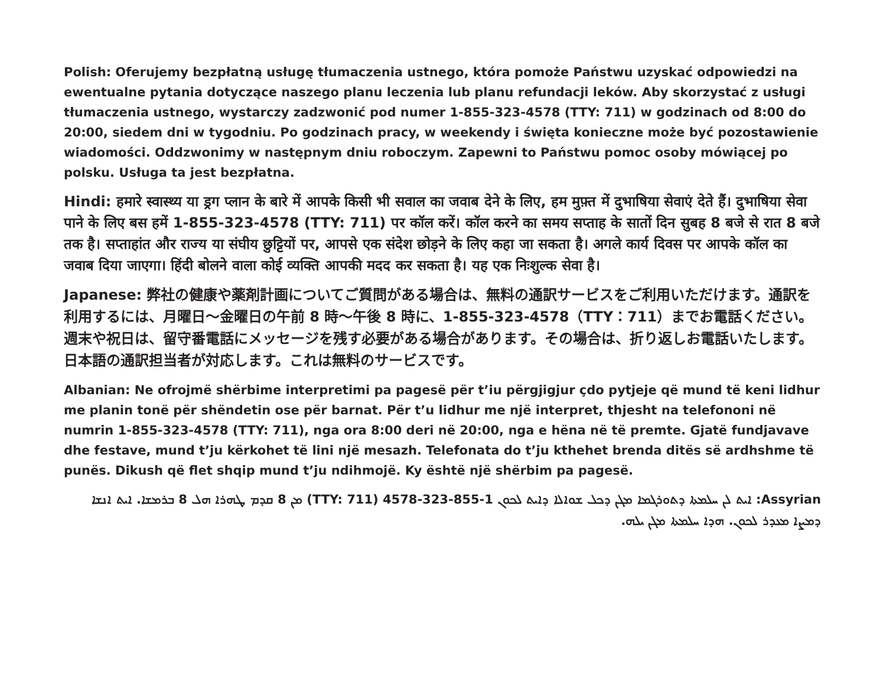Polish: Oferujemy bezpłatną usługę tłumaczenia ustnego, która pomoże Państwu uzyskać odpowiedzi na ewentualne pytania dotyczące naszego planu leczenia lub planu refundacji leków. Aby skorzystać z usługi tłumaczenia ustnego, wystarczy zadzwonić pod numer 1-855-323-4578 (TTY: 711) w godzinach od 8:00 do 20:00, siedem dni w tygodniu. Po godzinach pracy, w weekendy i święta konieczne może być pozostawienie wiadomości. Oddzwonimy w następnym dniu roboczym. Zapewni to Państwu pomoc osoby mówiącej po polsku. Usługa ta jest bezpłatna.
Hindi: हमारे स्वास्थ्य या ड्रग प्लान के बारे में आपके किसी भी सवाल का जवाब देने के लिए, हम मुफ़्त में दुभाषिया सेवाएं देते हैं। दुभाषिया सेवा पाने के लिए बस हमें 1-855-323-4578 (TTY: 711) पर कॉल करें। कॉल करने का समय सप्ताह के सातों दिन सुबह 8 बजे से रात 8 बजे तक है। सप्ताहांत और राज्य या संघीय छुट्टियों पर, आपसे एक संदेश छोड़ने के लिए कहा जा सकता है। अगले कार्य दिवस पर आपके कॉल का जवाब दिया जाएगा। हिंदी बोलने वाला कोई व्यक्ति आपकी मदद कर सकता है। यह एक निःशुल्क सेवा है।
Japanese: 弊社の健康や薬剤計画についてご質問がある場合は、無料の通訳サービスをご利用いただけます。通訳を利用するには、月曜日～金曜日の午前 8 時～午後 8 時に、1-855-323-4578（TTY：711）までお電話ください。週末や祝日は、留守番電話にメッセージを残す必要がある場合があります。その場合は、折り返しお電話いたします。日本語の通訳担当者が対応します。これは無料のサービスです。
Albanian: Ne ofrojmë shërbime interpretimi pa pagesë për t’iu përgjigjur çdo pytjeje që mund të keni lidhur me planin tonë për shëndetin ose për barnat. Për t’u lidhur me një interpret, thjesht na telefononi në numrin 1-855-323-4578 (TTY: 711), nga ora 8:00 deri në 20:00, nga e hëna në të premte. Gjatë fundjavave dhe festave, mund t’ju kërkohet të lini një mesazh. Telefonata do t’ju kthehet brenda ditës së ardhshme të punës. Dikush që flet shqip mund t’ju ndihmojë. Ky është një shërbim pa pagesë.
Assyrian: ܐܝܬ ܠܢ ܚܠܡܬܐ ܕܬܘܪܓܡܐ ܡܓܢ ܕܟܠ ܫܘܐܠܐ ܕܐܝܬ ܠܟܘܢ 1-855-323-4578 (TTY: 711) ܡܢ 8 ܩܕܡ ܛܗܪܐ ܗܠ 8 ܒܪܡܫܐ. ܐܝܬ ܐܢܫܐ ܕܡܨܐ ܡܥܕܪ ܠܟܘܢ. ܗܕܐ ܚܠܡܬܐ ܡܓܢ ܝܠܗ.